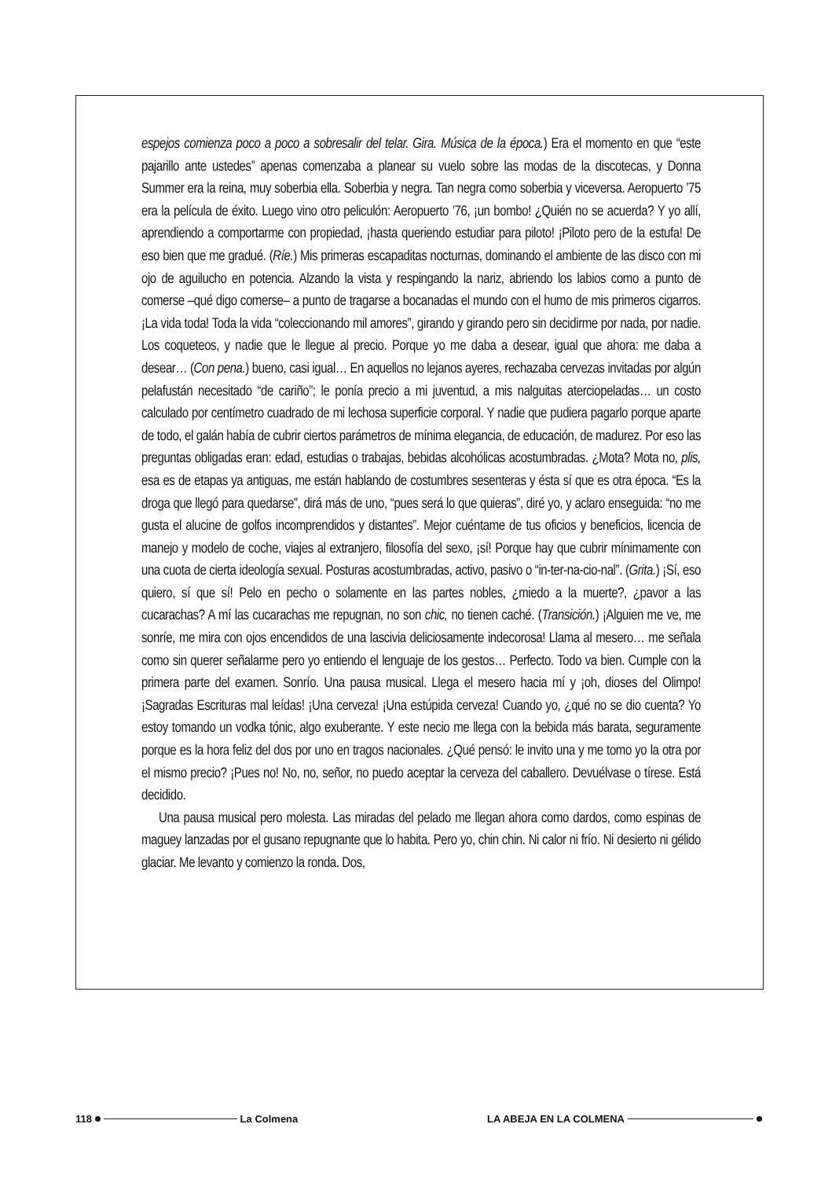espejos comienza poco a poco a sobresalir del telar. Gira. Música de la época.) Era el momento en que “este pajarillo ante ustedes” apenas comenzaba a planear su vuelo sobre las modas de la discotecas, y Donna Summer era la reina, muy soberbia ella. Soberbia y negra. Tan negra como soberbia y viceversa. Aeropuerto ’75 era la película de éxito. Luego vino otro peliculón: Aeropuerto ’76, ¡un bombo! ¿Quién no se acuerda? Y yo allí, aprendiendo a comportarme con propiedad, ¡hasta queriendo estudiar para piloto! ¡Piloto pero de la estufa! De eso bien que me gradué. (Ríe.) Mis primeras escapaditas nocturnas, dominando el ambiente de las disco con mi ojo de aguilucho en potencia. Alzando la vista y respingando la nariz, abriendo los labios como a punto de comerse –qué digo comerse– a punto de tragarse a bocanadas el mundo con el humo de mis primeros cigarros. ¡La vida toda! Toda la vida “coleccionando mil amores”, girando y girando pero sin decidirme por nada, por nadie. Los coqueteos, y nadie que le llegue al precio. Porque yo me daba a desear, igual que ahora: me daba a desear… (Con pena.) bueno, casi igual… En aquellos no lejanos ayeres, rechazaba cervezas invitadas por algún pelafustán necesitado “de cariño”; le ponía precio a mi juventud, a mis nalguitas aterciopeladas… un costo calculado por centímetro cuadrado de mi lechosa superficie corporal. Y nadie que pudiera pagarlo porque aparte de todo, el galán había de cubrir ciertos parámetros de mínima elegancia, de educación, de madurez. Por eso las preguntas obligadas eran: edad, estudias o trabajas, bebidas alcohólicas acostumbradas. ¿Mota? Mota no, plis, esa es de etapas ya antiguas, me están hablando de costumbres sesenteras y ésta sí que es otra época. “Es la droga que llegó para quedarse”, dirá más de uno, “pues será lo que quieras”, diré yo, y aclaro enseguida: “no me gusta el alucine de golfos incomprendidos y distantes”. Mejor cuéntame de tus oficios y beneficios, licencia de manejo y modelo de coche, viajes al extranjero, filosofía del sexo, ¡sí! Porque hay que cubrir mínimamente con una cuota de cierta ideología sexual. Posturas acostumbradas, activo, pasivo o “in-ter-na-cio-nal”. (Grita.) ¡Sí, eso quiero, sí que sí! Pelo en pecho o solamente en las partes nobles, ¿miedo a la muerte?, ¿pavor a las cucarachas? A mí las cucarachas me repugnan, no son chic, no tienen caché. (Transición.) ¡Alguien me ve, me sonríe, me mira con ojos encendidos de una lascivia deliciosamente indecorosa! Llama al mesero… me señala como sin querer señalarme pero yo entiendo el lenguaje de los gestos… Perfecto. Todo va bien. Cumple con la primera parte del examen. Sonrío. Una pausa musical. Llega el mesero hacia mí y ¡oh, dioses del Olimpo! ¡Sagradas Escrituras mal leídas! ¡Una cerveza! ¡Una estúpida cerveza! Cuando yo, ¿qué no se dio cuenta? Yo estoy tomando un vodka tónic, algo exuberante. Y este necio me llega con la bebida más barata, seguramente porque es la hora feliz del dos por uno en tragos nacionales. ¿Qué pensó: le invito una y me tomo yo la otra por el mismo precio? ¡Pues no! No, no, señor, no puedo aceptar la cerveza del caballero. Devuélvase o tírese. Está decidido.
Una pausa musical pero molesta. Las miradas del pelado me llegan ahora como dardos, como espinas de maguey lanzadas por el gusano repugnante que lo habita. Pero yo, chin chin. Ni calor ni frío. Ni desierto ni gélido glaciar. Me levanto y comienzo la ronda. Dos,
118 La Colmena LA ABEJA EN LA COLMENA